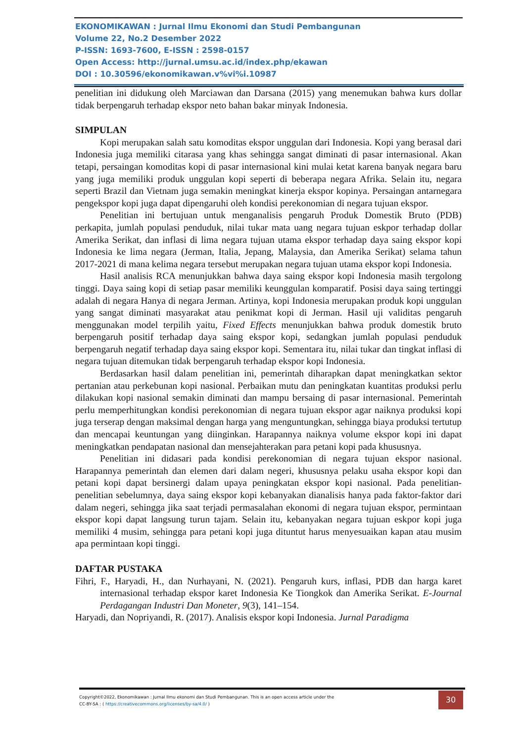EKONOMIKAWAN : Jurnal Ilmu Ekonomi dan Studi Pembangunan
Volume 22, No.2 Desember 2022
P-ISSN: 1693-7600, E-ISSN : 2598-0157
Open Access: http://jurnal.umsu.ac.id/index.php/ekawan
DOI : 10.30596/ekonomikawan.v%vi%i.10987
penelitian ini didukung oleh Marciawan dan Darsana (2015) yang menemukan bahwa kurs dollar tidak berpengaruh terhadap ekspor neto bahan bakar minyak Indonesia.
SIMPULAN
Kopi merupakan salah satu komoditas ekspor unggulan dari Indonesia. Kopi yang berasal dari Indonesia juga memiliki citarasa yang khas sehingga sangat diminati di pasar internasional. Akan tetapi, persaingan komoditas kopi di pasar internasional kini mulai ketat karena banyak negara baru yang juga memiliki produk unggulan kopi seperti di beberapa negara Afrika. Selain itu, negara seperti Brazil dan Vietnam juga semakin meningkat kinerja ekspor kopinya. Persaingan antarnegara pengekspor kopi juga dapat dipengaruhi oleh kondisi perekonomian di negara tujuan ekspor.
Penelitian ini bertujuan untuk menganalisis pengaruh Produk Domestik Bruto (PDB) perkapita, jumlah populasi penduduk, nilai tukar mata uang negara tujuan eskpor terhadap dollar Amerika Serikat, dan inflasi di lima negara tujuan utama ekspor terhadap daya saing ekspor kopi Indonesia ke lima negara (Jerman, Italia, Jepang, Malaysia, dan Amerika Serikat) selama tahun 2017-2021 di mana kelima negara tersebut merupakan negara tujuan utama ekspor kopi Indonesia.
Hasil analisis RCA menunjukkan bahwa daya saing ekspor kopi Indonesia masih tergolong tinggi. Daya saing kopi di setiap pasar memiliki keunggulan komparatif. Posisi daya saing tertinggi adalah di negara Hanya di negara Jerman. Artinya, kopi Indonesia merupakan produk kopi unggulan yang sangat diminati masyarakat atau penikmat kopi di Jerman. Hasil uji validitas pengaruh menggunakan model terpilih yaitu, Fixed Effects menunjukkan bahwa produk domestik bruto berpengaruh positif terhadap daya saing ekspor kopi, sedangkan jumlah populasi penduduk berpengaruh negatif terhadap daya saing ekspor kopi. Sementara itu, nilai tukar dan tingkat inflasi di negara tujuan ditemukan tidak berpengaruh terhadap ekspor kopi Indonesia.
Berdasarkan hasil dalam penelitian ini, pemerintah diharapkan dapat meningkatkan sektor pertanian atau perkebunan kopi nasional. Perbaikan mutu dan peningkatan kuantitas produksi perlu dilakukan kopi nasional semakin diminati dan mampu bersaing di pasar internasional. Pemerintah perlu memperhitungkan kondisi perekonomian di negara tujuan ekspor agar naiknya produksi kopi juga terserap dengan maksimal dengan harga yang menguntungkan, sehingga biaya produksi tertutup dan mencapai keuntungan yang diinginkan. Harapannya naiknya volume ekspor kopi ini dapat meningkatkan pendapatan nasional dan mensejahterakan para petani kopi pada khususnya.
Penelitian ini didasari pada kondisi perekonomian di negara tujuan ekspor nasional. Harapannya pemerintah dan elemen dari dalam negeri, khususnya pelaku usaha ekspor kopi dan petani kopi dapat bersinergi dalam upaya peningkatan ekspor kopi nasional. Pada penelitian-penelitian sebelumnya, daya saing ekspor kopi kebanyakan dianalisis hanya pada faktor-faktor dari dalam negeri, sehingga jika saat terjadi permasalahan ekonomi di negara tujuan ekspor, permintaan ekspor kopi dapat langsung turun tajam. Selain itu, kebanyakan negara tujuan eskpor kopi juga memiliki 4 musim, sehingga para petani kopi juga dituntut harus menyesuaikan kapan atau musim apa permintaan kopi tinggi.
DAFTAR PUSTAKA
Fihri, F., Haryadi, H., dan Nurhayani, N. (2021). Pengaruh kurs, inflasi, PDB dan harga karet internasional terhadap ekspor karet Indonesia Ke Tiongkok dan Amerika Serikat. E-Journal Perdagangan Industri Dan Moneter, 9(3), 141–154.
Haryadi, dan Nopriyandi, R. (2017). Analisis ekspor kopi Indonesia. Jurnal Paradigma
Copyright©2022, Ekonomikawan : Jurnal Ilmu ekonomi dan Studi Pembangunan. This is an open access article under the
CC-BY-SA : ( https://creativecommons.org/licenses/by-sa/4.0/ )
30